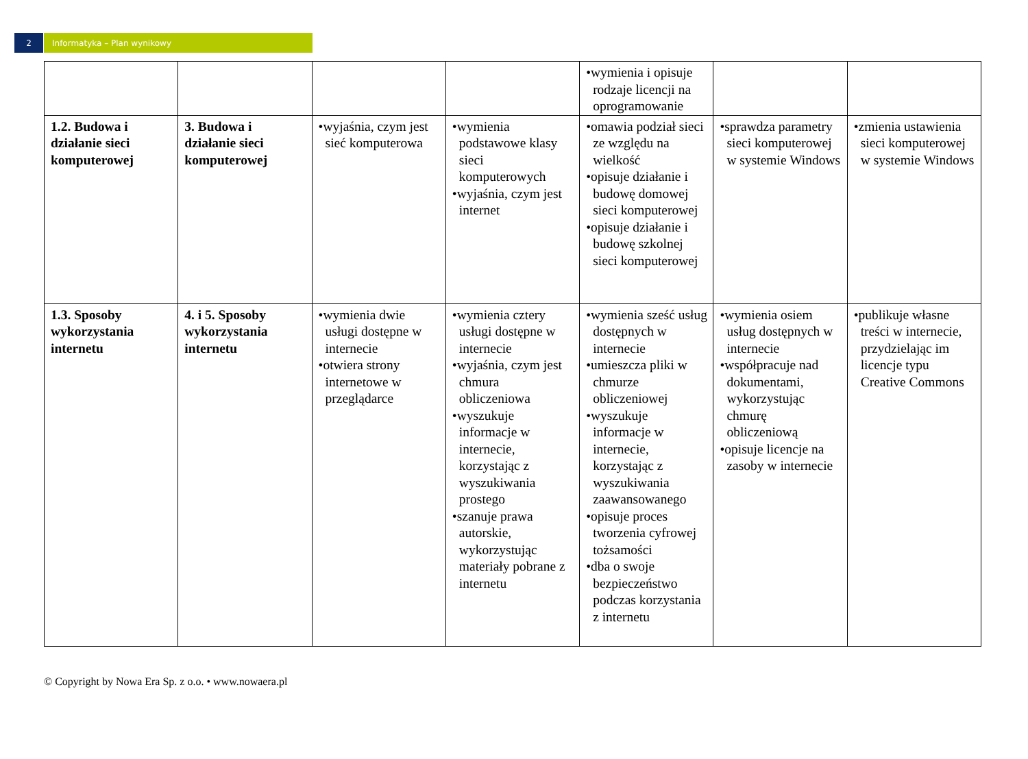2 Informatyka – Plan wynikowy
| | | | | •wymienia i opisuje rodzaje licencji na oprogramowanie | | |
| 1.2. Budowa i działanie sieci komputerowej | 3. Budowa i działanie sieci komputerowej | •wyjaśnia, czym jest sieć komputerowa | •wymienia podstawowe klasy sieci komputerowych •wyjaśnia, czym jest internet | •omawia podział sieci ze względu na wielkość •opisuje działanie i budowę domowej sieci komputerowej •opisuje działanie i budowę szkolnej sieci komputerowej | •sprawdza parametry sieci komputerowej w systemie Windows | •zmienia ustawienia sieci komputerowej w systemie Windows |
| 1.3. Sposoby wykorzystania internetu | 4. i 5. Sposoby wykorzystania internetu | •wymienia dwie usługi dostępne w internecie •otwiera strony internetowe w przeglądarce | •wymienia cztery usługi dostępne w internecie •wyjaśnia, czym jest chmura obliczeniowa •wyszukuje informacje w internecie, korzystając z wyszukiwania prostego •szanuje prawa autorskie, wykorzystując materiały pobrane z internetu | •wymienia sześć usług dostępnych w internecie •umieszcza pliki w chmurze obliczeniowej •wyszukuje informacje w internecie, korzystając z wyszukiwania zaawansowanego •opisuje proces tworzenia cyfrowej tożsamości •dba o swoje bezpieczeństwo podczas korzystania z internetu | •wymienia osiem usług dostępnych w internecie •współpracuje nad dokumentami, wykorzystując chmurę obliczeniową •opisuje licencje na zasoby w internecie | •publikuje własne treści w internecie, przydzielając im licencje typu Creative Commons |
© Copyright by Nowa Era Sp. z o.o. • www.nowaera.pl